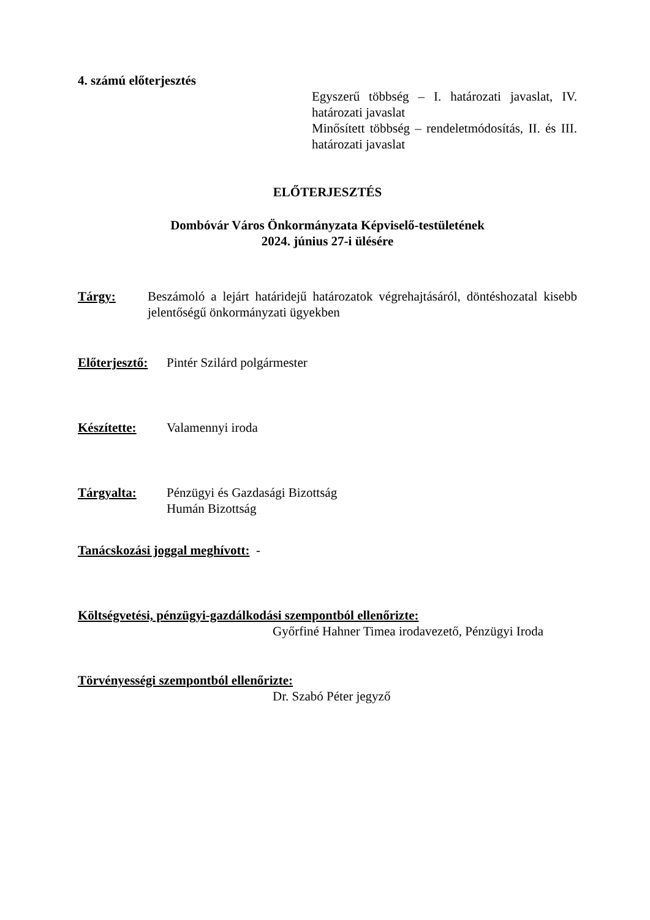4. számú előterjesztés
Egyszerű többség – I. határozati javaslat, IV. határozati javaslat
Minősített többség – rendeletmódosítás, II. és III. határozati javaslat
ELŐTERJESZTÉS
Dombóvár Város Önkormányzata Képviselő-testületének
2024. június 27-i ülésére
Tárgy: Beszámoló a lejárt határidejű határozatok végrehajtásáról, döntéshozatal kisebb jelentőségű önkormányzati ügyekben
Előterjesztő:
Pintér Szilárd polgármester
Készítette: Valamennyi iroda
Tárgyalta: Pénzügyi és Gazdasági Bizottság
Humán Bizottság
Tanácskozási joggal meghívott: -
Költségvetési, pénzügyi-gazdálkodási szempontból ellenőrizte:
Győrfiné Hahner Timea irodavezető, Pénzügyi Iroda
Törvényességi szempontból ellenőrizte:
Dr. Szabó Péter jegyző